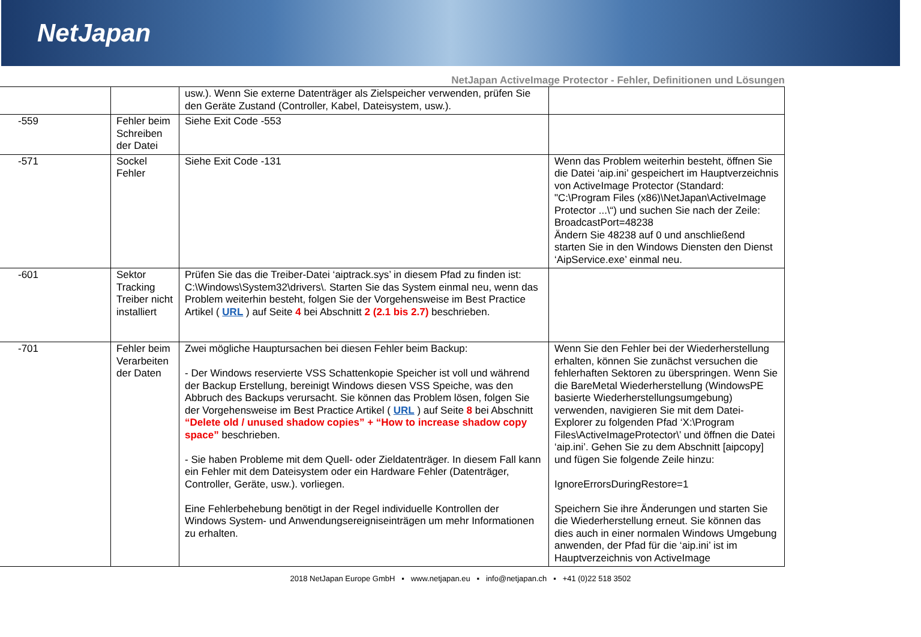NetJapan
NetJapan ActiveImage Protector - Fehler, Definitionen und Lösungen
| | | usw.). Wenn Sie externe Datenträger als Zielspeicher verwenden, prüfen Sie den Geräte Zustand (Controller, Kabel, Dateisystem, usw.). | |
| -559 | Fehler beim Schreiben der Datei | Siehe Exit Code -553 | |
| -571 | Sockel Fehler | Siehe Exit Code -131 | Wenn das Problem weiterhin besteht, öffnen Sie die Datei ‘aip.ini’ gespeichert im Hauptverzeichnis von ActiveImage Protector (Standard: "C:\Program Files (x86)\NetJapan\ActiveImage Protector ...\“) und suchen Sie nach der Zeile: BroadcastPort=48238 Ändern Sie 48238 auf 0 und anschließend starten Sie in den Windows Diensten den Dienst ‘AipService.exe’ einmal neu. |
| -601 | Sektor Tracking Treiber nicht installiert | Prüfen Sie das die Treiber-Datei ‘aiptrack.sys’ in diesem Pfad zu finden ist: C:\Windows\System32\drivers\. Starten Sie das System einmal neu, wenn das Problem weiterhin besteht, folgen Sie der Vorgehensweise im Best Practice Artikel ( URL ) auf Seite 4 bei Abschnitt 2 (2.1 bis 2.7) beschrieben. | |
| -701 | Fehler beim Verarbeiten der Daten | Zwei mögliche Hauptursachen bei diesen Fehler beim Backup: - Der Windows reservierte VSS Schattenkopie Speicher ist voll und während der Backup Erstellung, bereinigt Windows diesen VSS Speiche, was den Abbruch des Backups verursacht. Sie können das Problem lösen, folgen Sie der Vorgehensweise im Best Practice Artikel ( URL ) auf Seite 8 bei Abschnitt “Delete old / unused shadow copies” + “How to increase shadow copy space” beschrieben. - Sie haben Probleme mit dem Quell- oder Zieldatenträger. In diesem Fall kann ein Fehler mit dem Dateisystem oder ein Hardware Fehler (Datenträger, Controller, Geräte, usw.). vorliegen. Eine Fehlerbehebung benötigt in der Regel individuelle Kontrollen der Windows System- und Anwendungsereigniseinträgen um mehr Informationen zu erhalten. | Wenn Sie den Fehler bei der Wiederherstellung erhalten, können Sie zunächst versuchen die fehlerhaften Sektoren zu überspringen. Wenn Sie die BareMetal Wiederherstellung (WindowsPE basierte Wiederherstellungsumgebung) verwenden, navigieren Sie mit dem Datei-Explorer zu folgenden Pfad ‘X:\Program Files\ActiveImageProtector\’ und öffnen die Datei ‘aip.ini’. Gehen Sie zu dem Abschnitt [aipcopy] und fügen Sie folgende Zeile hinzu: IgnoreErrorsDuringRestore=1 Speichern Sie ihre Änderungen und starten Sie die Wiederherstellung erneut. Sie können das dies auch in einer normalen Windows Umgebung anwenden, der Pfad für die ‘aip.ini’ ist im Hauptverzeichnis von ActiveImage |
2018 NetJapan Europe GmbH ▪ www.netjapan.eu ▪ info@netjapan.ch ▪ +41 (0)22 518 3502